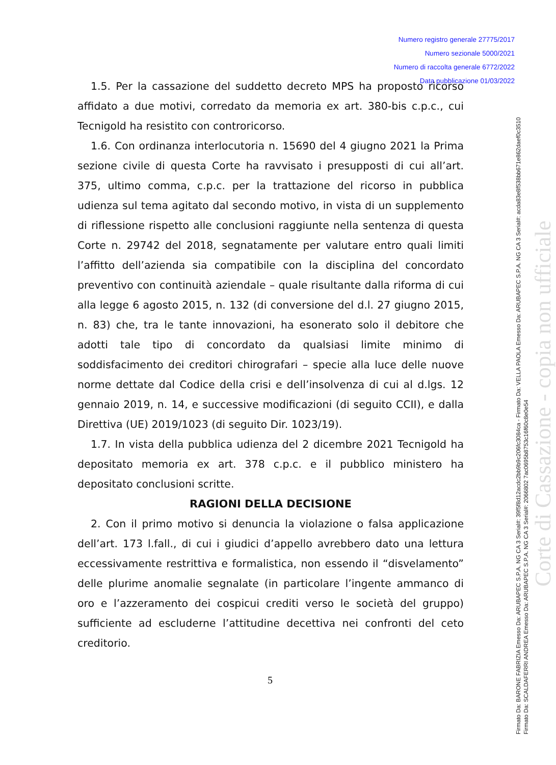Numero registro generale 27775/2017
Numero sezionale 5000/2021
Numero di raccolta generale 6772/2022
Data pubblicazione 01/03/2022
1.5. Per la cassazione del suddetto decreto MPS ha proposto ricorso affidato a due motivi, corredato da memoria ex art. 380-bis c.p.c., cui Tecnigold ha resistito con controricorso.
1.6. Con ordinanza interlocutoria n. 15690 del 4 giugno 2021 la Prima sezione civile di questa Corte ha ravvisato i presupposti di cui all’art. 375, ultimo comma, c.p.c. per la trattazione del ricorso in pubblica udienza sul tema agitato dal secondo motivo, in vista di un supplemento di riflessione rispetto alle conclusioni raggiunte nella sentenza di questa Corte n. 29742 del 2018, segnatamente per valutare entro quali limiti l’affitto dell’azienda sia compatibile con la disciplina del concordato preventivo con continuità aziendale – quale risultante dalla riforma di cui alla legge 6 agosto 2015, n. 132 (di conversione del d.l. 27 giugno 2015, n. 83) che, tra le tante innovazioni, ha esonerato solo il debitore che adotti tale tipo di concordato da qualsiasi limite minimo di soddisfacimento dei creditori chirografari – specie alla luce delle nuove norme dettate dal Codice della crisi e dell’insolvenza di cui al d.lgs. 12 gennaio 2019, n. 14, e successive modificazioni (di seguito CCII), e dalla Direttiva (UE) 2019/1023 (di seguito Dir. 1023/19).
1.7. In vista della pubblica udienza del 2 dicembre 2021 Tecnigold ha depositato memoria ex art. 378 c.p.c. e il pubblico ministero ha depositato conclusioni scritte.
RAGIONI DELLA DECISIONE
2. Con il primo motivo si denuncia la violazione o falsa applicazione dell’art. 173 l.fall., di cui i giudici d’appello avrebbero dato una lettura eccessivamente restrittiva e formalistica, non essendo il “disvelamento” delle plurime anomalie segnalate (in particolare l’ingente ammanco di oro e l’azzeramento dei cospicui crediti verso le società del gruppo) sufficiente ad escluderne l’attitudine decettiva nei confronti del ceto creditorio.
5
Corte di Cassazione - copia non ufficiale
Firmato Da: BARONE FABRIZIA Emesso Da: ARUBAPEC S.P.A. NG CA 3 Serial#: 39f5f8d12acdc2bb9b9c206fc3084ca - Firmato Da: VELLA PAOLA Emesso Da: ARUBAPEC S.P.A. NG CA 3 Serial#: acda83e8f538bb671e862daef0c3510
Firmato Da: SCALDAFERRI ANDREA Emesso Da: ARUBAPEC S.P.A. NG CA 3 Serial#: 2066802 7ac0695b8753c16f60c8e0e54